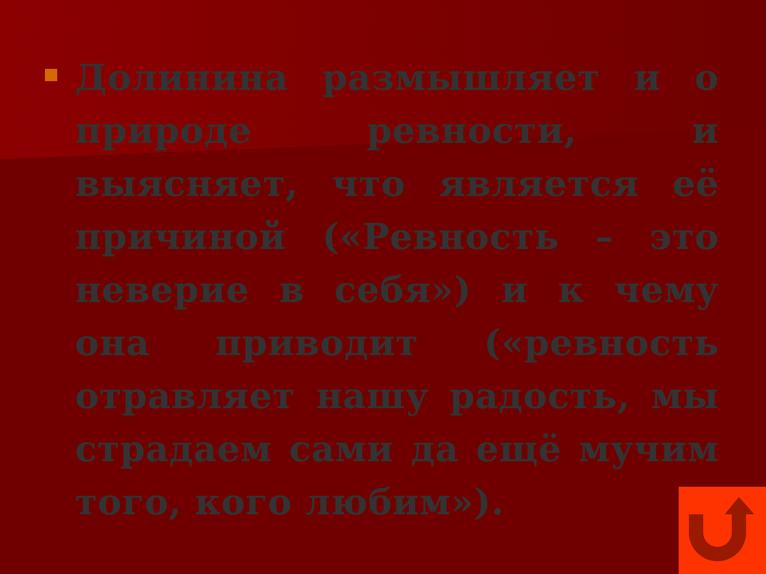Долинина размышляет и о природе ревности, и выясняет, что является её причиной («Ревность – это неверие в себя») и к чему она приводит («ревность отравляет нашу радость, мы страдаем сами да ещё мучим того, кого любим»).